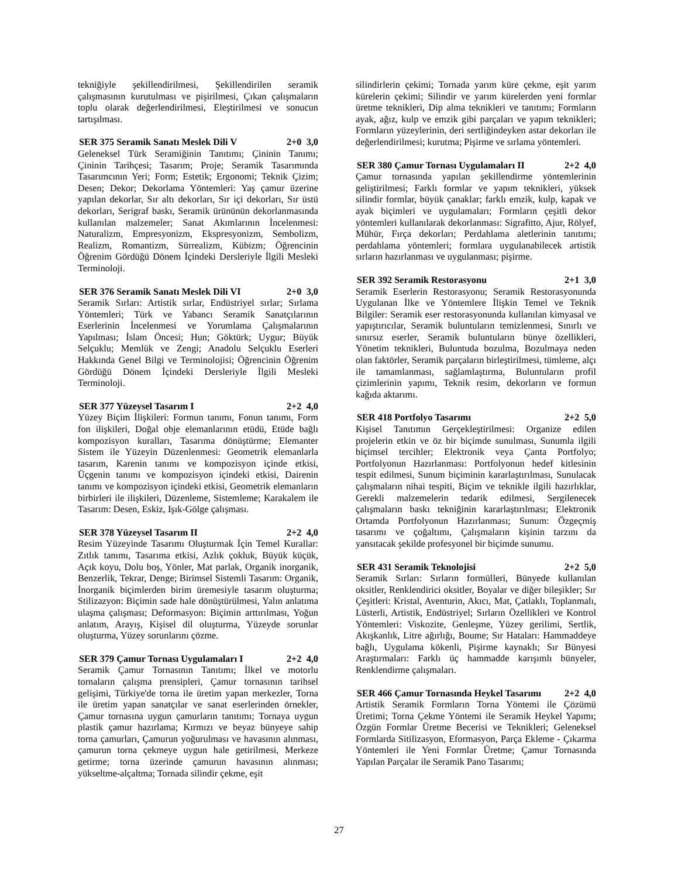tekniğiyle şekillendirilmesi, Şekillendirilen seramik çalışmasının kurutulması ve pişirilmesi, Çıkan çalışmaların toplu olarak değerlendirilmesi, Eleştirilmesi ve sonucun tartışılması.
SER 375 Seramik Sanatı Meslek Dili V 2+0 3,0
Geleneksel Türk Seramiğinin Tanıtımı; Çininin Tanımı; Çininin Tarihçesi; Tasarım; Proje; Seramik Tasarımında Tasarımcının Yeri; Form; Estetik; Ergonomi; Teknik Çizim; Desen; Dekor; Dekorlama Yöntemleri: Yaş çamur üzerine yapılan dekorlar, Sır altı dekorları, Sır içi dekorları, Sır üstü dekorları, Serigraf baskı, Seramik ürününün dekorlanmasında kullanılan malzemeler; Sanat Akımlarının İncelenmesi: Naturalizm, Empresyonizm, Ekspresyonizm, Sembolizm, Realizm, Romantizm, Sürrealizm, Kübizm; Öğrencinin Öğrenim Gördüğü Dönem İçindeki Dersleriyle İlgili Mesleki Terminoloji.
SER 376 Seramik Sanatı Meslek Dili VI 2+0 3,0
Seramik Sırları: Artistik sırlar, Endüstriyel sırlar; Sırlama Yöntemleri; Türk ve Yabancı Seramik Sanatçılarının Eserlerinin İncelenmesi ve Yorumlama Çalışmalarının Yapılması; İslam Öncesi; Hun; Göktürk; Uygur; Büyük Selçuklu; Memlük ve Zengi; Anadolu Selçuklu Eserleri Hakkında Genel Bilgi ve Terminolojisi; Öğrencinin Öğrenim Gördüğü Dönem İçindeki Dersleriyle İlgili Mesleki Terminoloji.
SER 377 Yüzeysel Tasarım I 2+2 4,0
Yüzey Biçim İlişkileri: Formun tanımı, Fonun tanımı, Form fon ilişkileri, Doğal obje elemanlarının etüdü, Etüde bağlı kompozisyon kuralları, Tasarıma dönüştürme; Elemanter Sistem ile Yüzeyin Düzenlenmesi: Geometrik elemanlarla tasarım, Karenin tanımı ve kompozisyon içinde etkisi, Üçgenin tanımı ve kompozisyon içindeki etkisi, Dairenin tanımı ve kompozisyon içindeki etkisi, Geometrik elemanların birbirleri ile ilişkileri, Düzenleme, Sistemleme; Karakalem ile Tasarım: Desen, Eskiz, Işık-Gölge çalışması.
SER 378 Yüzeysel Tasarım II 2+2 4,0
Resim Yüzeyinde Tasarımı Oluşturmak İçin Temel Kurallar: Zıtlık tanımı, Tasarıma etkisi, Azlık çokluk, Büyük küçük, Açık koyu, Dolu boş, Yönler, Mat parlak, Organik inorganik, Benzerlik, Tekrar, Denge; Birimsel Sistemli Tasarım: Organik, İnorganik biçimlerden birim üremesiyle tasarım oluşturma; Stilizazyon: Biçimin sade hale dönüştürülmesi, Yalın anlatıma ulaşma çalışması; Deformasyon: Biçimin arttırılması, Yoğun anlatım, Arayış, Kişisel dil oluşturma, Yüzeyde sorunlar oluşturma, Yüzey sorunlarını çözme.
SER 379 Çamur Tornası Uygulamaları I 2+2 4,0
Seramik Çamur Tornasının Tanıtımı; İlkel ve motorlu tornaların çalışma prensipleri, Çamur tornasının tarihsel gelişimi, Türkiye'de torna ile üretim yapan merkezler, Torna ile üretim yapan sanatçılar ve sanat eserlerinden örnekler, Çamur tornasına uygun çamurların tanıtımı; Tornaya uygun plastik çamur hazırlama; Kırmızı ve beyaz bünyeye sahip torna çamurları, Çamurun yoğurulması ve havasının alınması, çamurun torna çekmeye uygun hale getirilmesi, Merkeze getirme; torna üzerinde çamurun havasının alınması; yükseltme-alçaltma; Tornada silindir çekme, eşit
silindirlerin çekimi; Tornada yarım küre çekme, eşit yarım kürelerin çekimi; Silindir ve yarım kürelerden yeni formlar üretme teknikleri, Dip alma teknikleri ve tanıtımı; Formların ayak, ağız, kulp ve emzik gibi parçaları ve yapım teknikleri; Formların yüzeylerinin, deri sertliğindeyken astar dekorları ile değerlendirilmesi; kurutma; Pişirme ve sırlama yöntemleri.
SER 380 Çamur Tornası Uygulamaları II 2+2 4,0
Çamur tornasında yapılan şekillendirme yöntemlerinin geliştirilmesi; Farklı formlar ve yapım teknikleri, yüksek silindir formlar, büyük çanaklar; farklı emzik, kulp, kapak ve ayak biçimleri ve uygulamaları; Formların çeşitli dekor yöntemleri kullanılarak dekorlanması: Sigrafitto, Ajur, Rölyef, Mühür, Fırça dekorları; Perdahlama aletlerinin tanıtımı; perdahlama yöntemleri; formlara uygulanabilecek artistik sırların hazırlanması ve uygulanması; pişirme.
SER 392 Seramik Restorasyonu 2+1 3,0
Seramik Eserlerin Restorasyonu; Seramik Restorasyonunda Uygulanan İlke ve Yöntemlere İlişkin Temel ve Teknik Bilgiler: Seramik eser restorasyonunda kullanılan kimyasal ve yapıştırıcılar, Seramik buluntuların temizlenmesi, Sınırlı ve sınırsız eserler, Seramik buluntuların bünye özellikleri, Yönetim teknikleri, Buluntuda bozulma, Bozulmaya neden olan faktörler, Seramik parçaların birleştirilmesi, tümleme, alçı ile tamamlanması, sağlamlaştırma, Buluntuların profil çizimlerinin yapımı, Teknik resim, dekorların ve formun kağıda aktarımı.
SER 418 Portfolyo Tasarımı 2+2 5,0
Kişisel Tanıtımın Gerçekleştirilmesi: Organize edilen projelerin etkin ve öz bir biçimde sunulması, Sunumla ilgili biçimsel tercihler; Elektronik veya Çanta Portfolyo; Portfolyonun Hazırlanması: Portfolyonun hedef kitlesinin tespit edilmesi, Sunum biçiminin kararlaştırılması, Sunulacak çalışmaların nihai tespiti, Biçim ve teknikle ilgili hazırlıklar, Gerekli malzemelerin tedarik edilmesi, Sergilenecek çalışmaların baskı tekniğinin kararlaştırılması; Elektronik Ortamda Portfolyonun Hazırlanması; Sunum: Özgeçmiş tasarımı ve çoğaltımı, Çalışmaların kişinin tarzını da yansıtacak şekilde profesyonel bir biçimde sunumu.
SER 431 Seramik Teknolojisi 2+2 5,0
Seramik Sırları: Sırların formülleri, Bünyede kullanılan oksitler, Renklendirici oksitler, Boyalar ve diğer bileşikler; Sır Çeşitleri: Kristal, Aventurin, Akıcı, Mat, Çatlaklı, Toplanmalı, Lüsterli, Artistik, Endüstriyel; Sırların Özellikleri ve Kontrol Yöntemleri: Viskozite, Genleşme, Yüzey gerilimi, Sertlik, Akışkanlık, Litre ağırlığı, Boume; Sır Hataları: Hammaddeye bağlı, Uygulama kökenli, Pişirme kaynaklı; Sır Bünyesi Araştırmaları: Farklı üç hammadde karışımlı bünyeler, Renklendirme çalışmaları.
SER 466 Çamur Tornasında Heykel Tasarımı 2+2 4,0
Artistik Seramik Formların Torna Yöntemi ile Çözümü Üretimi; Torna Çekme Yöntemi ile Seramik Heykel Yapımı; Özgün Formlar Üretme Becerisi ve Teknikleri; Geleneksel Formlarda Sitilizasyon, Eformasyon, Parça Ekleme - Çıkarma Yöntemleri ile Yeni Formlar Üretme; Çamur Tornasında Yapılan Parçalar ile Seramik Pano Tasarımı;
27